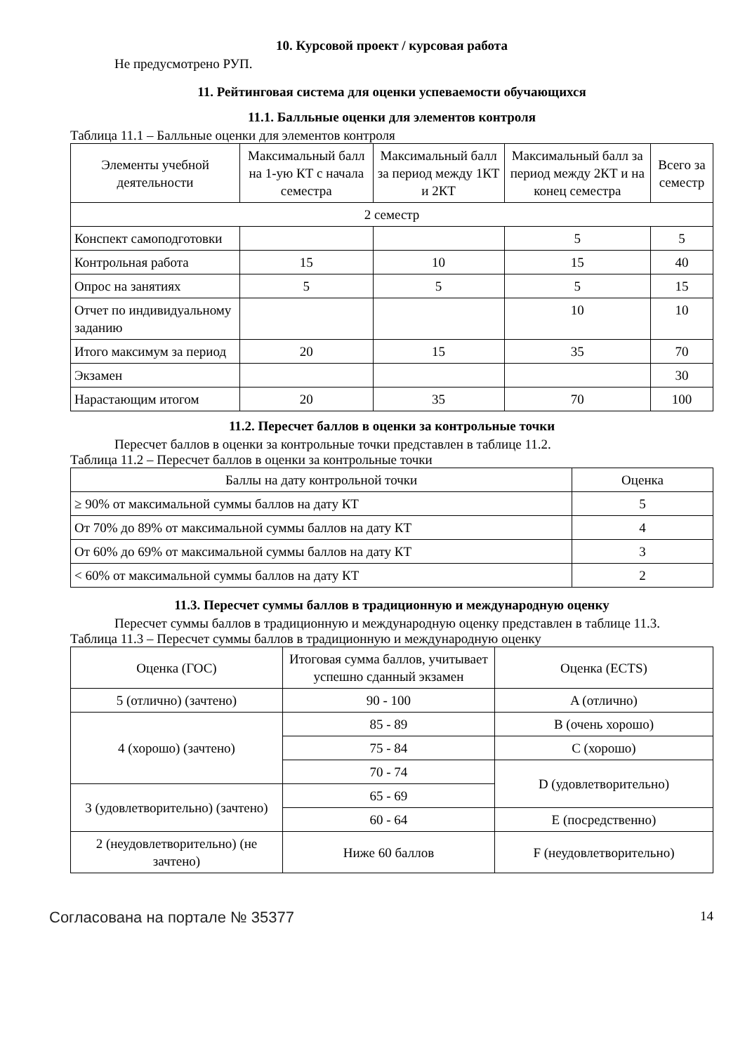10. Курсовой проект / курсовая работа
Не предусмотрено РУП.
11. Рейтинговая система для оценки успеваемости обучающихся
11.1. Балльные оценки для элементов контроля
Таблица 11.1 – Балльные оценки для элементов контроля
| Элементы учебной деятельности | Максимальный балл на 1-ую КТ с начала семестра | Максимальный балл за период между 1КТ и 2КТ | Максимальный балл за период между 2КТ и на конец семестра | Всего за семестр |
| --- | --- | --- | --- | --- |
| 2 семестр | | | | |
| Конспект самоподготовки | | | 5 | 5 |
| Контрольная работа | 15 | 10 | 15 | 40 |
| Опрос на занятиях | 5 | 5 | 5 | 15 |
| Отчет по индивидуальному заданию | | | 10 | 10 |
| Итого максимум за период | 20 | 15 | 35 | 70 |
| Экзамен | | | | 30 |
| Нарастающим итогом | 20 | 35 | 70 | 100 |
11.2. Пересчет баллов в оценки за контрольные точки
Пересчет баллов в оценки за контрольные точки представлен в таблице 11.2.
Таблица 11.2 – Пересчет баллов в оценки за контрольные точки
| Баллы на дату контрольной точки | Оценка |
| --- | --- |
| ≥ 90% от максимальной суммы баллов на дату КТ | 5 |
| От 70% до 89% от максимальной суммы баллов на дату КТ | 4 |
| От 60% до 69% от максимальной суммы баллов на дату КТ | 3 |
| < 60% от максимальной суммы баллов на дату КТ | 2 |
11.3. Пересчет суммы баллов в традиционную и международную оценку
Пересчет суммы баллов в традиционную и международную оценку представлен в таблице 11.3.
Таблица 11.3 – Пересчет суммы баллов в традиционную и международную оценку
| Оценка (ГОС) | Итоговая сумма баллов, учитывает успешно сданный экзамен | Оценка (ECTS) |
| --- | --- | --- |
| 5 (отлично) (зачтено) | 90 - 100 | A (отлично) |
| 4 (хорошо) (зачтено) | 85 - 89 | B (очень хорошо) |
| | 75 - 84 | C (хорошо) |
| | 70 - 74 | D (удовлетворительно) |
| 3 (удовлетворительно) (зачтено) | 65 - 69 | |
| | 60 - 64 | E (посредственно) |
| 2 (неудовлетворительно) (не зачтено) | Ниже 60 баллов | F (неудовлетворительно) |
Согласована на портале № 35377 14